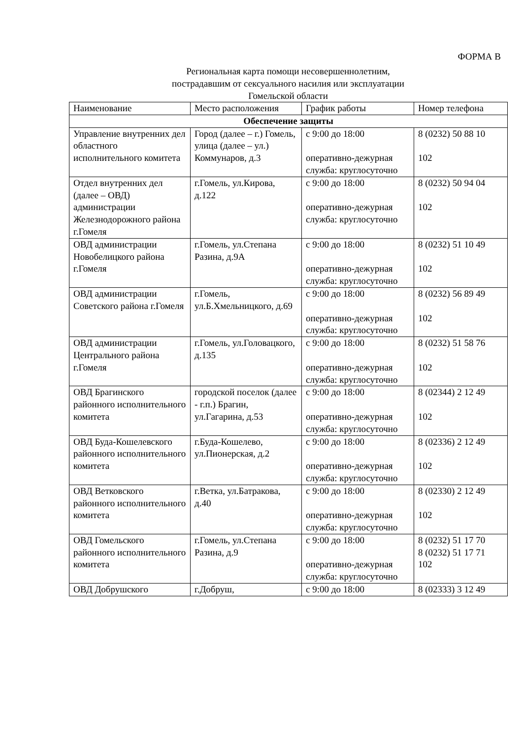ФОРМА В
Региональная карта помощи несовершеннолетним,
пострадавшим от сексуального насилия или эксплуатации
Гомельской области
| Наименование | Место расположения | График работы | Номер телефона |
| --- | --- | --- | --- |
| Обеспечение защиты | | | |
| Управление внутренних дел областного исполнительного комитета | Город (далее – г.) Гомель, улица (далее – ул.) Коммунаров, д.3 | с 9:00 до 18:00 оперативно-дежурная служба: круглосуточно | 8 (0232) 50 88 10 102 |
| Отдел внутренних дел (далее – ОВД) администрации Железнодорожного района г.Гомеля | г.Гомель, ул.Кирова, д.122 | с 9:00 до 18:00 оперативно-дежурная служба: круглосуточно | 8 (0232) 50 94 04 102 |
| ОВД администрации Новобелицкого района г.Гомеля | г.Гомель, ул.Степана Разина, д.9А | с 9:00 до 18:00 оперативно-дежурная служба: круглосуточно | 8 (0232) 51 10 49 102 |
| ОВД администрации Советского района г.Гомеля | г.Гомель, ул.Б.Хмельницкого, д.69 | с 9:00 до 18:00 оперативно-дежурная служба: круглосуточно | 8 (0232) 56 89 49 102 |
| ОВД администрации Центрального района г.Гомеля | г.Гомель, ул.Головацкого, д.135 | с 9:00 до 18:00 оперативно-дежурная служба: круглосуточно | 8 (0232) 51 58 76 102 |
| ОВД Брагинского районного исполнительного комитета | городской поселок (далее - г.п.) Брагин, ул.Гагарина, д.53 | с 9:00 до 18:00 оперативно-дежурная служба: круглосуточно | 8 (02344) 2 12 49 102 |
| ОВД Буда-Кошелевского районного исполнительного комитета | г.Буда-Кошелево, ул.Пионерская, д.2 | с 9:00 до 18:00 оперативно-дежурная служба: круглосуточно | 8 (02336) 2 12 49 102 |
| ОВД Ветковского районного исполнительного комитета | г.Ветка, ул.Батракова, д.40 | с 9:00 до 18:00 оперативно-дежурная служба: круглосуточно | 8 (02330) 2 12 49 102 |
| ОВД Гомельского районного исполнительного комитета | г.Гомель, ул.Степана Разина, д.9 | с 9:00 до 18:00 оперативно-дежурная служба: круглосуточно | 8 (0232) 51 17 70 8 (0232) 51 17 71 102 |
| ОВД Добрушского | г.Добруш, | с 9:00 до 18:00 | 8 (02333) 3 12 49 |